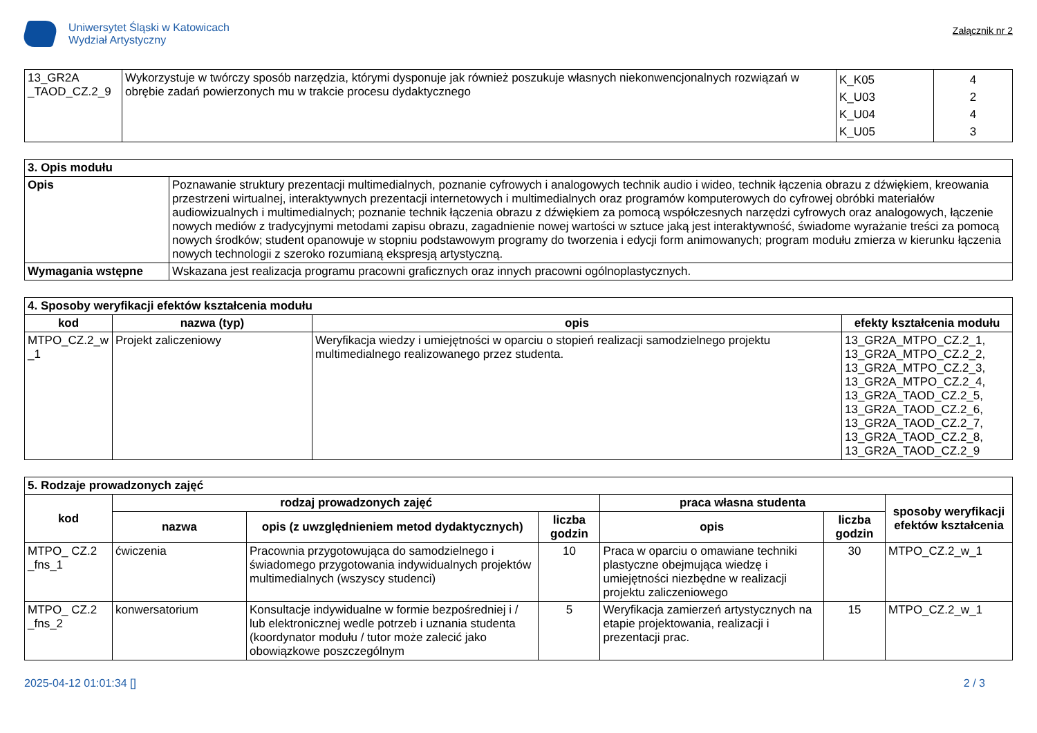Uniwersytet Śląski w Katowicach
Wydział Artystyczny
Załącznik nr 2
| 13_GR2A _TAOD_CZ.2_9 | Wykorzystuje w twórczy sposób narzędzia, którymi dysponuje jak również poszukuje własnych niekonwencjonalnych rozwiązań w obrębie zadań powierzonych mu w trakcie procesu dydaktycznego | K_K05 K_U03 K_U04 K_U05 | 4 2 4 3 |
| 3. Opis modułu | |
| Opis | Poznawanie struktury prezentacji multimedialnych, poznanie cyfrowych i analogowych technik audio i wideo, technik łączenia obrazu z dźwiękiem, kreowania przestrzeni wirtualnej, interaktywnych prezentacji internetowych i multimedialnych oraz programów komputerowych do cyfrowej obróbki materiałów audiowizualnych i multimedialnych; poznanie technik łączenia obrazu z dźwiękiem za pomocą współczesnych narzędzi cyfrowych oraz analogowych, łączenie nowych mediów z tradycyjnymi metodami zapisu obrazu, zagadnienie nowej wartości w sztuce jaką jest interaktywność, świadome wyrażanie treści za pomocą nowych środków; student opanowuje w stopniu podstawowym programy do tworzenia i edycji form animowanych; program modułu zmierza w kierunku łączenia nowych technologii z szeroko rozumianą ekspresją artystyczną. |
| Wymagania wstępne | Wskazana jest realizacja programu pracowni graficznych oraz innych pracowni ogólnoplastycznych. |
| 4. Sposoby weryfikacji efektów kształcenia modułu | | | |
| kod | nazwa (typ) | opis | efekty kształcenia modułu |
| MTPO_CZ.2_w _1 | Projekt zaliczeniowy | Weryfikacja wiedzy i umiejętności w oparciu o stopień realizacji samodzielnego projektu multimedialnego realizowanego przez studenta. | 13_GR2A_MTPO_CZ.2_1, 13_GR2A_MTPO_CZ.2_2, 13_GR2A_MTPO_CZ.2_3, 13_GR2A_MTPO_CZ.2_4, 13_GR2A_TAOD_CZ.2_5, 13_GR2A_TAOD_CZ.2_6, 13_GR2A_TAOD_CZ.2_7, 13_GR2A_TAOD_CZ.2_8, 13_GR2A_TAOD_CZ.2_9 |
| 5. Rodzaje prowadzonych zajęć | | | | | | |
| kod | rodzaj prowadzonych zajęć | | | praca własna studenta | | sposoby weryfikacji efektów kształcenia |
| | nazwa | opis (z uwzględnieniem metod dydaktycznych) | liczba godzin | opis | liczba godzin | |
| MTPO_ CZ.2 _fns_1 | ćwiczenia | Pracownia przygotowująca do samodzielnego i świadomego przygotowania indywidualnych projektów multimedialnych (wszyscy studenci) | 10 | Praca w oparciu o omawiane techniki plastyczne obejmująca wiedzę i umiejętności niezbędne w realizacji projektu zaliczeniowego | 30 | MTPO_CZ.2_w_1 |
| MTPO_ CZ.2 _fns_2 | konwersatorium | Konsultacje indywidualne w formie bezpośredniej i / lub elektronicznej wedle potrzeb i uznania studenta (koordynator modułu / tutor może zalecić jako obowiązkowe poszczególnym | 5 | Weryfikacja zamierzeń artystycznych na etapie projektowania, realizacji i prezentacji prac. | 15 | MTPO_CZ.2_w_1 |
2025-04-12 01:01:34 [] 2 / 3